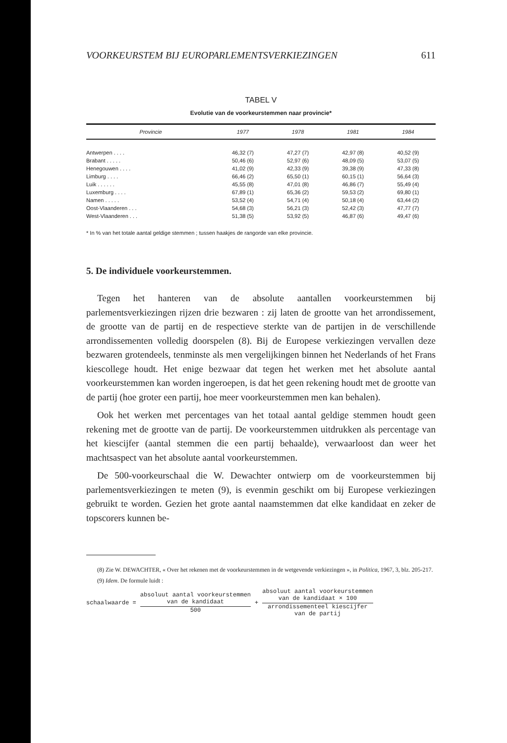VOORKEURSTEM BIJ EUROPARLEMENTSVERKIEZINGEN 611
TABEL V
Evolutie van de voorkeurstemmen naar provincie*
| Provincie | 1977 | 1978 | 1981 | 1984 |
| --- | --- | --- | --- | --- |
| Antwerpen . . . . | 46,32 (7) | 47,27 (7) | 42,97 (8) | 40,52 (9) |
| Brabant . . . . . | 50,46 (6) | 52,97 (6) | 48,09 (5) | 53,07 (5) |
| Henegouwen . . . . | 41,02 (9) | 42,33 (9) | 39,38 (9) | 47,33 (8) |
| Limburg . . . . | 66,46 (2) | 65,50 (1) | 60,15 (1) | 56,64 (3) |
| Luik . . . . . . | 45,55 (8) | 47,01 (8) | 46,86 (7) | 55,49 (4) |
| Luxemburg . . . . | 67,89 (1) | 65,36 (2) | 59,53 (2) | 69,80 (1) |
| Namen . . . . . | 53,52 (4) | 54,71 (4) | 50,18 (4) | 63,44 (2) |
| Oost-Vlaanderen . . . | 54,68 (3) | 56,21 (3) | 52,42 (3) | 47,77 (7) |
| West-Vlaanderen . . . | 51,38 (5) | 53,92 (5) | 46,87 (6) | 49,47 (6) |
* In % van het totale aantal geldige stemmen ; tussen haakjes de rangorde van elke provincie.
5. De individuele voorkeurstemmen.
Tegen het hanteren van de absolute aantallen voorkeurstemmen bij parlementsverkiezingen rijzen drie bezwaren : zij laten de grootte van het arrondissement, de grootte van de partij en de respectieve sterkte van de partijen in de verschillende arrondissementen volledig doorspelen (8). Bij de Europese verkiezingen vervallen deze bezwaren grotendeels, tenminste als men vergelijkingen binnen het Nederlands of het Frans kiescollege houdt. Het enige bezwaar dat tegen het werken met het absolute aantal voorkeurstemmen kan worden ingeroepen, is dat het geen rekening houdt met de grootte van de partij (hoe groter een partij, hoe meer voorkeurstemmen men kan behalen).
Ook het werken met percentages van het totaal aantal geldige stemmen houdt geen rekening met de grootte van de partij. De voorkeurstemmen uitdrukken als percentage van het kiescijfer (aantal stemmen die een partij behaalde), verwaarloost dan weer het machtsaspect van het absolute aantal voorkeurstemmen.
De 500-voorkeurschaal die W. Dewachter ontwierp om de voorkeurstemmen bij parlementsverkiezingen te meten (9), is evenmin geschikt om bij Europese verkiezingen gebruikt te worden. Gezien het grote aantal naamstemmen dat elke kandidaat en zeker de topscorers kunnen be-
(8) Zie W. DEWACHTER, « Over het rekenen met de voorkeurstemmen in de wetgevende verkiezingen », in Politica, 1967, 3, blz. 205-217.
(9) Idem. De formule luidt :
schaalwaarde =
absoluut aantal voorkeurstemmen
van de kandidaat
500
+
absoluut aantal voorkeurstemmen
van de kandidaat × 100
arrondissementeel kiescijfer
van de partij